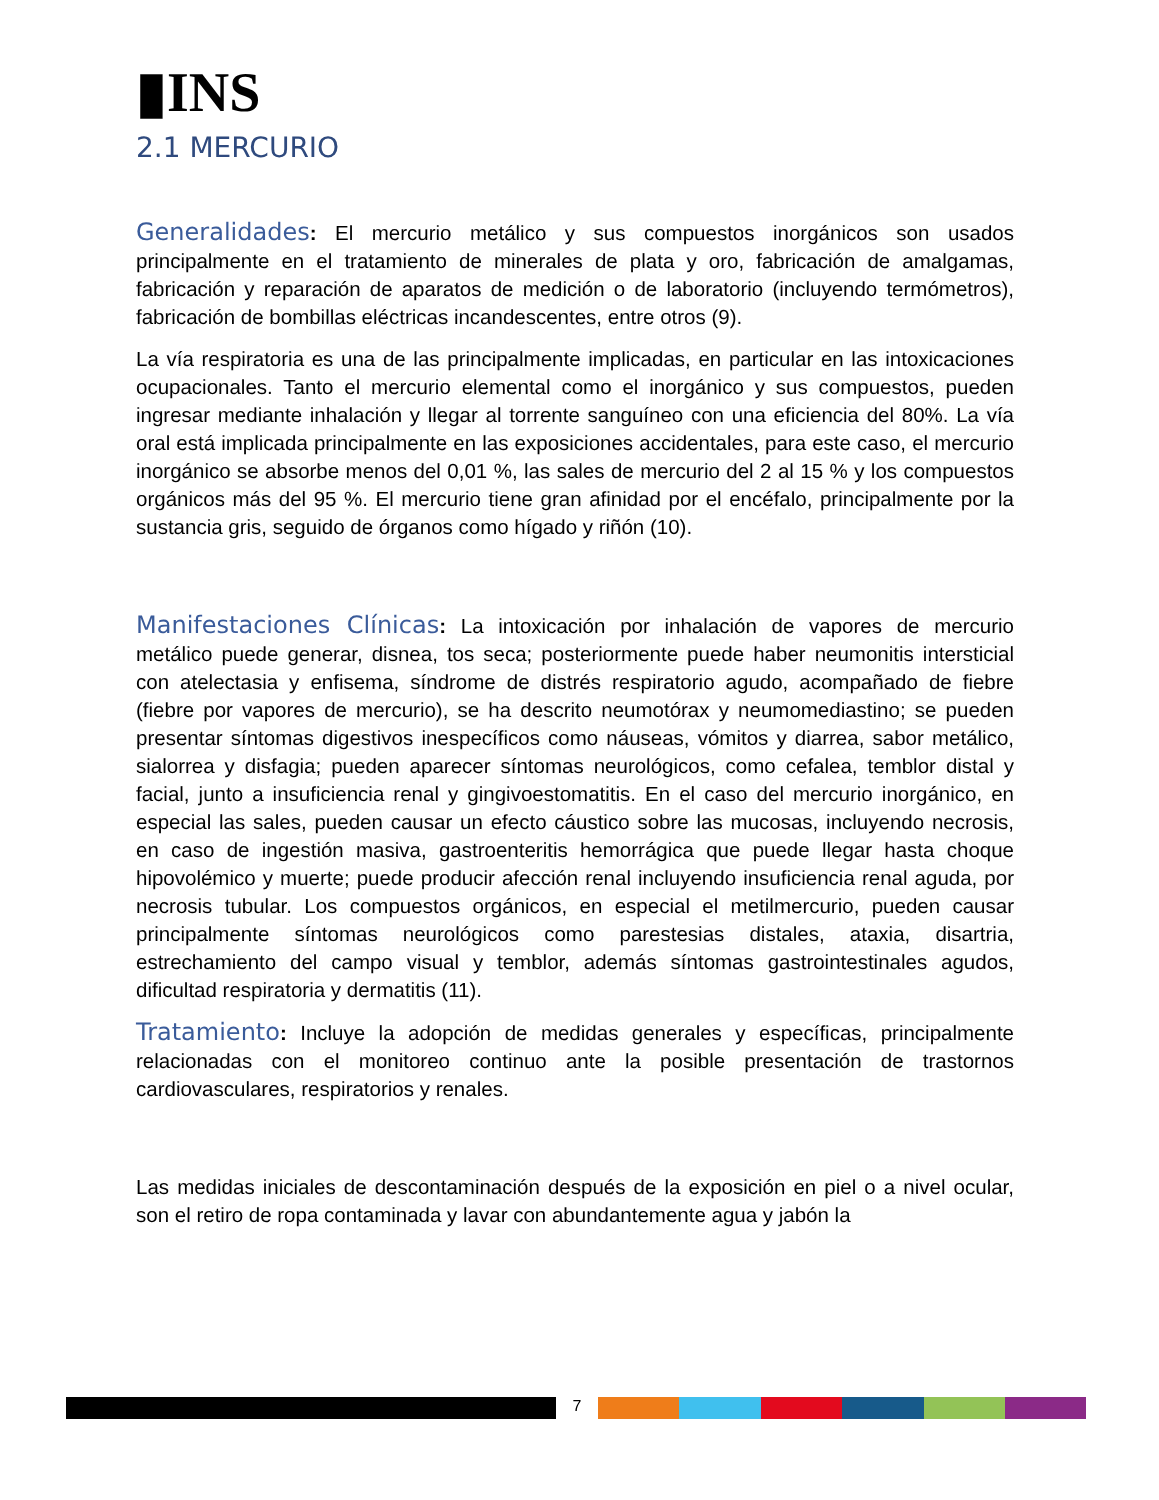▮INS
2.1 MERCURIO
Generalidades: El mercurio metálico y sus compuestos inorgánicos son usados principalmente en el tratamiento de minerales de plata y oro, fabricación de amalgamas, fabricación y reparación de aparatos de medición o de laboratorio (incluyendo termómetros), fabricación de bombillas eléctricas incandescentes, entre otros (9).
La vía respiratoria es una de las principalmente implicadas, en particular en las intoxicaciones ocupacionales. Tanto el mercurio elemental como el inorgánico y sus compuestos, pueden ingresar mediante inhalación y llegar al torrente sanguíneo con una eficiencia del 80%. La vía oral está implicada principalmente en las exposiciones accidentales, para este caso, el mercurio inorgánico se absorbe menos del 0,01 %, las sales de mercurio del 2 al 15 % y los compuestos orgánicos más del 95 %. El mercurio tiene gran afinidad por el encéfalo, principalmente por la sustancia gris, seguido de órganos como hígado y riñón (10).
Manifestaciones Clínicas: La intoxicación por inhalación de vapores de mercurio metálico puede generar, disnea, tos seca; posteriormente puede haber neumonitis intersticial con atelectasia y enfisema, síndrome de distrés respiratorio agudo, acompañado de fiebre (fiebre por vapores de mercurio), se ha descrito neumotórax y neumomediastino; se pueden presentar síntomas digestivos inespecíficos como náuseas, vómitos y diarrea, sabor metálico, sialorrea y disfagia; pueden aparecer síntomas neurológicos, como cefalea, temblor distal y facial, junto a insuficiencia renal y gingivoestomatitis. En el caso del mercurio inorgánico, en especial las sales, pueden causar un efecto cáustico sobre las mucosas, incluyendo necrosis, en caso de ingestión masiva, gastroenteritis hemorrágica que puede llegar hasta choque hipovolémico y muerte; puede producir afección renal incluyendo insuficiencia renal aguda, por necrosis tubular. Los compuestos orgánicos, en especial el metilmercurio, pueden causar principalmente síntomas neurológicos como parestesias distales, ataxia, disartria, estrechamiento del campo visual y temblor, además síntomas gastrointestinales agudos, dificultad respiratoria y dermatitis (11).
Tratamiento: Incluye la adopción de medidas generales y específicas, principalmente relacionadas con el monitoreo continuo ante la posible presentación de trastornos cardiovasculares, respiratorios y renales.
Las medidas iniciales de descontaminación después de la exposición en piel o a nivel ocular, son el retiro de ropa contaminada y lavar con abundantemente agua y jabón la
7